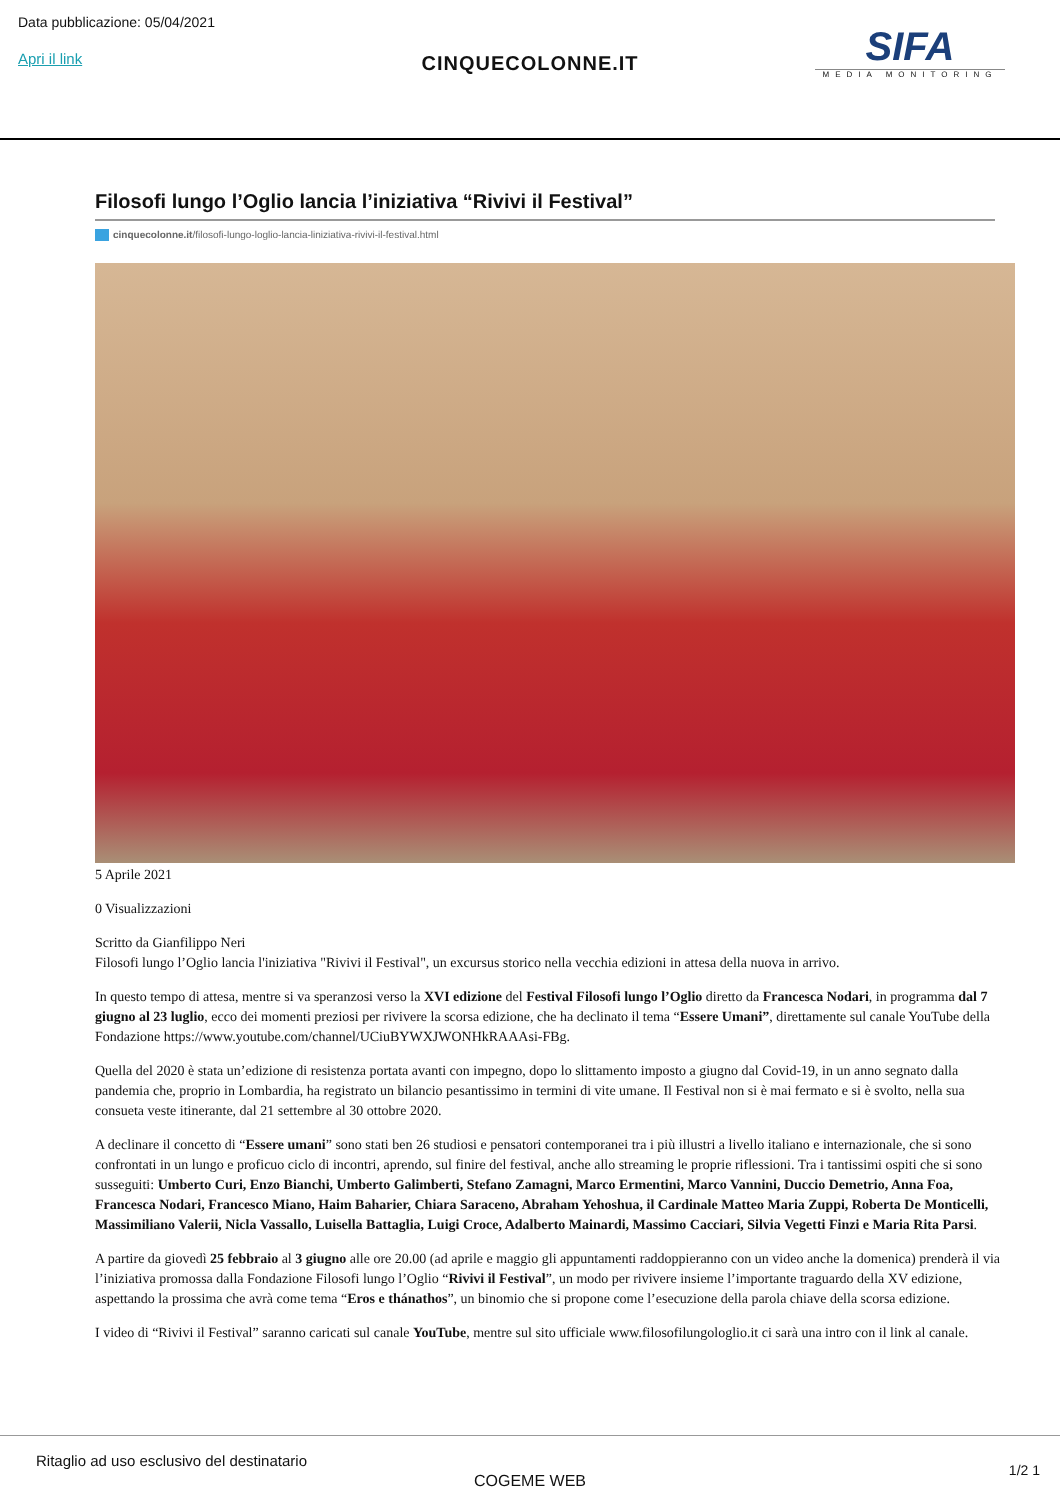Data pubblicazione: 05/04/2021
Apri il link
CINQUECOLONNE.IT
SIFA
MEDIA MONITORING
Filosofi lungo l’Oglio lancia l’iniziativa “Rivivi il Festival”
cinquecolonne.it/filosofi-lungo-loglio-lancia-liniziativa-rivivi-il-festival.html
5 Aprile 2021
0 Visualizzazioni
Scritto da Gianfilippo Neri
Filosofi lungo l’Oglio lancia l'iniziativa "Rivivi il Festival", un excursus storico nella vecchia edizioni in attesa della nuova in arrivo.
In questo tempo di attesa, mentre si va speranzosi verso la XVI edizione del Festival Filosofi lungo l’Oglio diretto da Francesca Nodari, in programma dal 7 giugno al 23 luglio, ecco dei momenti preziosi per rivivere la scorsa edizione, che ha declinato il tema “Essere Umani”, direttamente sul canale YouTube della Fondazione https://www.youtube.com/channel/UCiuBYWXJWONHkRAAAsi-FBg.
Quella del 2020 è stata un’edizione di resistenza portata avanti con impegno, dopo lo slittamento imposto a giugno dal Covid-19, in un anno segnato dalla pandemia che, proprio in Lombardia, ha registrato un bilancio pesantissimo in termini di vite umane. Il Festival non si è mai fermato e si è svolto, nella sua consueta veste itinerante, dal 21 settembre al 30 ottobre 2020.
A declinare il concetto di “Essere umani” sono stati ben 26 studiosi e pensatori contemporanei tra i più illustri a livello italiano e internazionale, che si sono confrontati in un lungo e proficuo ciclo di incontri, aprendo, sul finire del festival, anche allo streaming le proprie riflessioni. Tra i tantissimi ospiti che si sono susseguiti: Umberto Curi, Enzo Bianchi, Umberto Galimberti, Stefano Zamagni, Marco Ermentini, Marco Vannini, Duccio Demetrio, Anna Foa, Francesca Nodari, Francesco Miano, Haim Baharier, Chiara Saraceno, Abraham Yehoshua, il Cardinale Matteo Maria Zuppi, Roberta De Monticelli, Massimiliano Valerii, Nicla Vassallo, Luisella Battaglia, Luigi Croce, Adalberto Mainardi, Massimo Cacciari, Silvia Vegetti Finzi e Maria Rita Parsi.
A partire da giovedì 25 febbraio al 3 giugno alle ore 20.00 (ad aprile e maggio gli appuntamenti raddoppieranno con un video anche la domenica) prenderà il via l’iniziativa promossa dalla Fondazione Filosofi lungo l’Oglio “Rivivi il Festival”, un modo per rivivere insieme l’importante traguardo della XV edizione, aspettando la prossima che avrà come tema “Eros e thánathos”, un binomio che si propone come l’esecuzione della parola chiave della scorsa edizione.
I video di “Rivivi il Festival” saranno caricati sul canale YouTube, mentre sul sito ufficiale www.filosofilungologlio.it ci sarà una intro con il link al canale.
Ritaglio ad uso esclusivo del destinatario
COGEME WEB
1/2 1